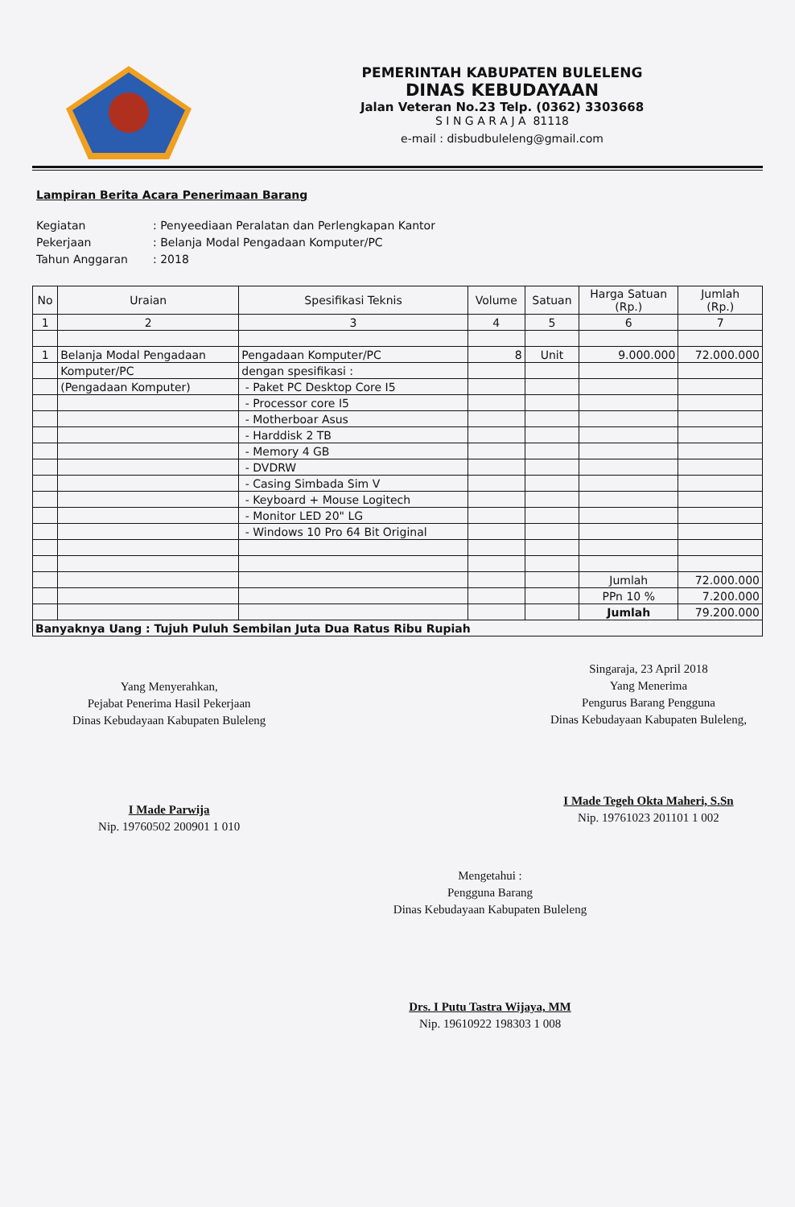PEMERINTAH KABUPATEN BULELENG
DINAS KEBUDAYAAN
Jalan Veteran No.23 Telp. (0362) 3303668
S I N G A R A J A 81118
e-mail : disbudbuleleng@gmail.com
Lampiran Berita Acara Penerimaan Barang
Kegiatan: Penyeediaan Peralatan dan Perlengkapan Kantor
Pekerjaan: Belanja Modal Pengadaan Komputer/PC
Tahun Anggaran: 2018
| No | Uraian | Spesifikasi Teknis | Volume | Satuan | Harga Satuan (Rp.) | Jumlah (Rp.) |
| --- | --- | --- | --- | --- | --- | --- |
| 1 | 2 | 3 | 4 | 5 | 6 | 7 |
| 1 | Belanja Modal Pengadaan | Pengadaan Komputer/PC | 8 | Unit | 9.000.000 | 72.000.000 |
| | Komputer/PC | dengan spesifikasi : | | | | |
| | (Pengadaan Komputer) | - Paket PC Desktop Core I5 | | | | |
| | | - Processor core I5 | | | | |
| | | - Motherboar Asus | | | | |
| | | - Harddisk 2 TB | | | | |
| | | - Memory 4 GB | | | | |
| | | - DVDRW | | | | |
| | | - Casing Simbada Sim V | | | | |
| | | - Keyboard + Mouse Logitech | | | | |
| | | - Monitor LED 20" LG | | | | |
| | | - Windows 10 Pro 64 Bit Original | | | | |
| | | | | | Jumlah | 72.000.000 |
| | | | | | PPn 10 % | 7.200.000 |
| | | | | | Jumlah | 79.200.000 |
| Banyaknya Uang : Tujuh Puluh Sembilan Juta Dua Ratus Ribu Rupiah | | | | | | |
Yang Menyerahkan,
Pejabat Penerima Hasil Pekerjaan
Dinas Kebudayaan Kabupaten Buleleng
I Made Parwija
Nip. 19760502 200901 1 010
Singaraja, 23 April 2018
Yang Menerima
Pengurus Barang Pengguna
Dinas Kebudayaan Kabupaten Buleleng,
I Made Tegeh Okta Maheri, S.Sn
Nip. 19761023 201101 1 002
Mengetahui :
Pengguna Barang
Dinas Kebudayaan Kabupaten Buleleng
Drs. I Putu Tastra Wijaya, MM
Nip. 19610922 198303 1 008